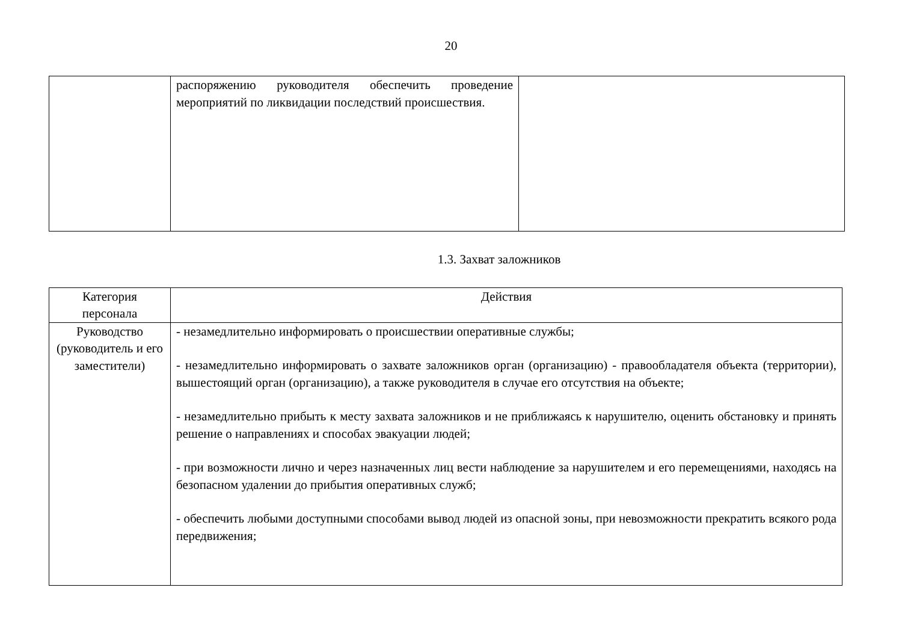20
| | распоряжению руководителя обеспечить проведение мероприятий по ликвидации последствий происшествия. | |
1.3. Захват заложников
| Категория персонала | Действия |
| --- | --- |
| Руководство (руководитель и его заместители) | - незамедлительно информировать о происшествии оперативные службы; - незамедлительно информировать о захвате заложников орган (организацию) - правообладателя объекта (территории), вышестоящий орган (организацию), а также руководителя в случае его отсутствия на объекте; - незамедлительно прибыть к месту захвата заложников и не приближаясь к нарушителю, оценить обстановку и принять решение о направлениях и способах эвакуации людей; - при возможности лично и через назначенных лиц вести наблюдение за нарушителем и его перемещениями, находясь на безопасном удалении до прибытия оперативных служб; - обеспечить любыми доступными способами вывод людей из опасной зоны, при невозможности прекратить всякого рода передвижения; |